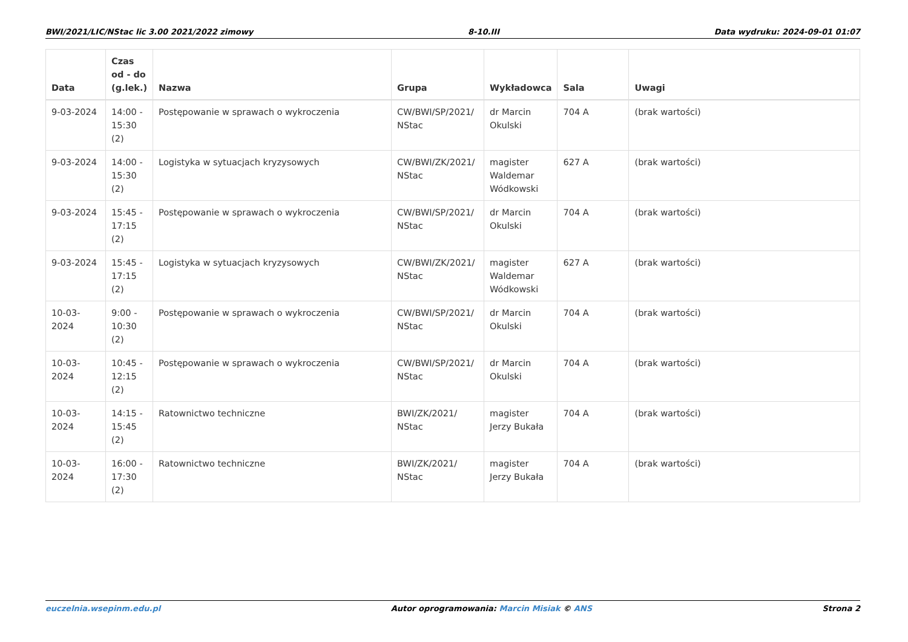BWI/2021/LIC/NStac lic 3.00 2021/2022 zimowy 8-10.III Data wydruku: 2024-09-01 01:07
| Data | Czas od - do (g.lek.) | Nazwa | Grupa | Wykładowca | Sala | Uwagi |
| --- | --- | --- | --- | --- | --- | --- |
| 9-03-2024 | 14:00 - 15:30 (2) | Postępowanie w sprawach o wykroczenia | CW/BWI/SP/2021/ NStac | dr Marcin Okulski | 704 A | (brak wartości) |
| 9-03-2024 | 14:00 - 15:30 (2) | Logistyka w sytuacjach kryzysowych | CW/BWI/ZK/2021/ NStac | magister Waldemar Wódkowski | 627 A | (brak wartości) |
| 9-03-2024 | 15:45 - 17:15 (2) | Postępowanie w sprawach o wykroczenia | CW/BWI/SP/2021/ NStac | dr Marcin Okulski | 704 A | (brak wartości) |
| 9-03-2024 | 15:45 - 17:15 (2) | Logistyka w sytuacjach kryzysowych | CW/BWI/ZK/2021/ NStac | magister Waldemar Wódkowski | 627 A | (brak wartości) |
| 10-03-2024 | 9:00 - 10:30 (2) | Postępowanie w sprawach o wykroczenia | CW/BWI/SP/2021/ NStac | dr Marcin Okulski | 704 A | (brak wartości) |
| 10-03-2024 | 10:45 - 12:15 (2) | Postępowanie w sprawach o wykroczenia | CW/BWI/SP/2021/ NStac | dr Marcin Okulski | 704 A | (brak wartości) |
| 10-03-2024 | 14:15 - 15:45 (2) | Ratownictwo techniczne | BWI/ZK/2021/ NStac | magister Jerzy Bukała | 704 A | (brak wartości) |
| 10-03-2024 | 16:00 - 17:30 (2) | Ratownictwo techniczne | BWI/ZK/2021/ NStac | magister Jerzy Bukała | 704 A | (brak wartości) |
euczelnia.wsepinm.edu.pl Autor oprogramowania: Marcin Misiak © ANS Strona 2